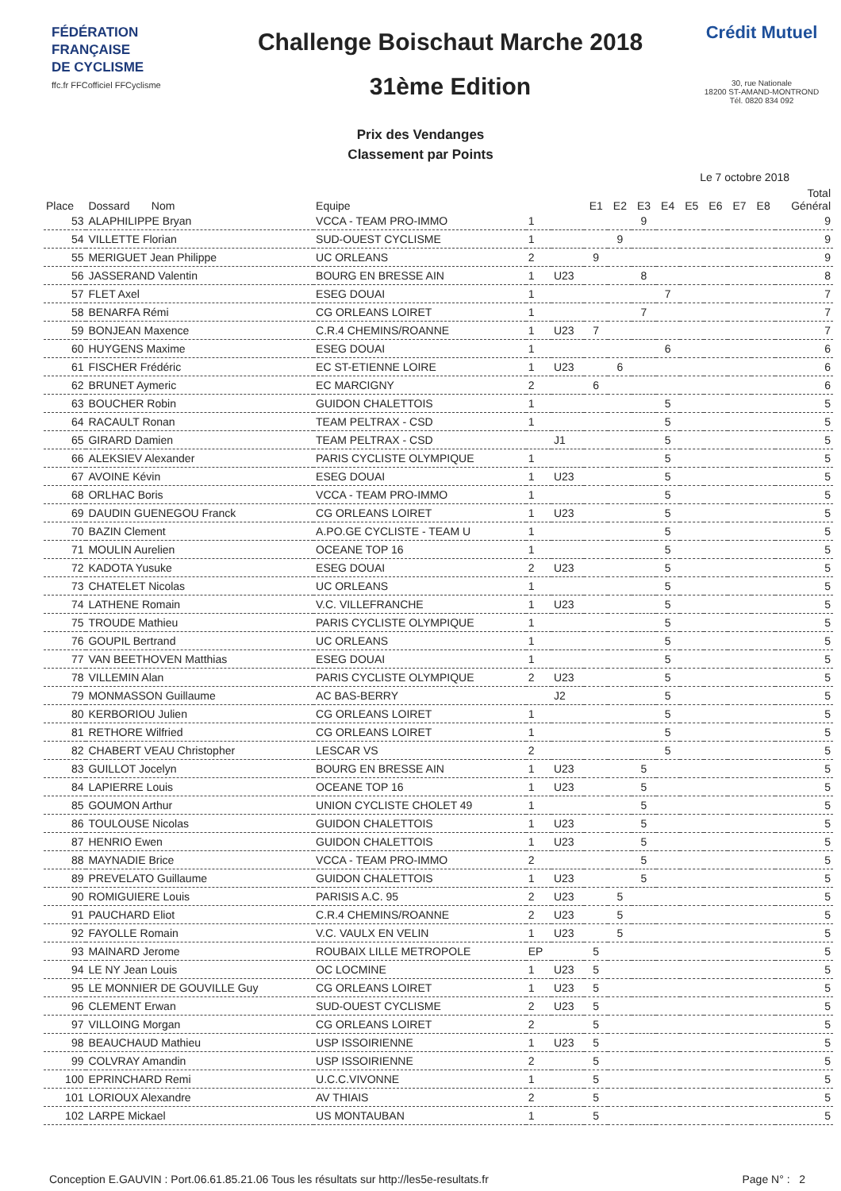FÉDÉRATION
FRANÇAISE
DE CYCLISME
ffc.fr FFCofficiel FFCyclisme
Challenge Boischaut Marche 2018
31ème Edition
Crédit Mutuel
30, rue Nationale
18200 ST-AMAND-MONTROND
Tél. 0820 834 092
Prix des Vendanges
Classement par Points
Le 7 octobre 2018
| Place | Dossard Nom | Equipe | | | E1 | E2 | E3 | E4 | E5 | E6 | E7 | E8 | Total Général |
| --- | --- | --- | --- | --- | --- | --- | --- | --- | --- | --- | --- | --- | --- |
| 53 | ALAPHILIPPE Bryan | VCCA - TEAM PRO-IMMO | 1 | | | | 9 | | | | | | 9 |
| 54 | VILLETTE Florian | SUD-OUEST CYCLISME | 1 | | | 9 | | | | | | | 9 |
| 55 | MERIGUET Jean Philippe | UC ORLEANS | 2 | | 9 | | | | | | | | 9 |
| 56 | JASSERAND Valentin | BOURG EN BRESSE AIN | 1 | U23 | | | 8 | | | | | | 8 |
| 57 | FLET Axel | ESEG DOUAI | 1 | | | | | 7 | | | | | 7 |
| 58 | BENARFA Rémi | CG ORLEANS LOIRET | 1 | | | | 7 | | | | | | 7 |
| 59 | BONJEAN Maxence | C.R.4 CHEMINS/ROANNE | 1 | U23 | 7 | | | | | | | | 7 |
| 60 | HUYGENS Maxime | ESEG DOUAI | 1 | | | | | 6 | | | | | 6 |
| 61 | FISCHER Frédéric | EC ST-ETIENNE LOIRE | 1 | U23 | | 6 | | | | | | | 6 |
| 62 | BRUNET Aymeric | EC MARCIGNY | 2 | | 6 | | | | | | | | 6 |
| 63 | BOUCHER Robin | GUIDON CHALETTOIS | 1 | | | | | 5 | | | | | 5 |
| 64 | RACAULT Ronan | TEAM PELTRAX - CSD | 1 | | | | | 5 | | | | | 5 |
| 65 | GIRARD Damien | TEAM PELTRAX - CSD | | J1 | | | | 5 | | | | | 5 |
| 66 | ALEKSIEV Alexander | PARIS CYCLISTE OLYMPIQUE | 1 | | | | | 5 | | | | | 5 |
| 67 | AVOINE Kévin | ESEG DOUAI | 1 | U23 | | | | 5 | | | | | 5 |
| 68 | ORLHAC Boris | VCCA - TEAM PRO-IMMO | 1 | | | | | 5 | | | | | 5 |
| 69 | DAUDIN GUENEGOU Franck | CG ORLEANS LOIRET | 1 | U23 | | | | 5 | | | | | 5 |
| 70 | BAZIN Clement | A.PO.GE CYCLISTE - TEAM U | 1 | | | | | 5 | | | | | 5 |
| 71 | MOULIN Aurelien | OCEANE TOP 16 | 1 | | | | | 5 | | | | | 5 |
| 72 | KADOTA Yusuke | ESEG DOUAI | 2 | U23 | | | | 5 | | | | | 5 |
| 73 | CHATELET Nicolas | UC ORLEANS | 1 | | | | | 5 | | | | | 5 |
| 74 | LATHENE Romain | V.C. VILLEFRANCHE | 1 | U23 | | | | 5 | | | | | 5 |
| 75 | TROUDE Mathieu | PARIS CYCLISTE OLYMPIQUE | 1 | | | | | 5 | | | | | 5 |
| 76 | GOUPIL Bertrand | UC ORLEANS | 1 | | | | | 5 | | | | | 5 |
| 77 | VAN BEETHOVEN Matthias | ESEG DOUAI | 1 | | | | | 5 | | | | | 5 |
| 78 | VILLEMIN Alan | PARIS CYCLISTE OLYMPIQUE | 2 | U23 | | | | 5 | | | | | 5 |
| 79 | MONMASSON Guillaume | AC BAS-BERRY | | J2 | | | | 5 | | | | | 5 |
| 80 | KERBORIOU Julien | CG ORLEANS LOIRET | 1 | | | | | 5 | | | | | 5 |
| 81 | RETHORE Wilfried | CG ORLEANS LOIRET | 1 | | | | | 5 | | | | | 5 |
| 82 | CHABERT VEAU Christopher | LESCAR VS | 2 | | | | | 5 | | | | | 5 |
| 83 | GUILLOT Jocelyn | BOURG EN BRESSE AIN | 1 | U23 | | | 5 | | | | | | 5 |
| 84 | LAPIERRE Louis | OCEANE TOP 16 | 1 | U23 | | | 5 | | | | | | 5 |
| 85 | GOUMON Arthur | UNION CYCLISTE CHOLET 49 | 1 | | | | 5 | | | | | | 5 |
| 86 | TOULOUSE Nicolas | GUIDON CHALETTOIS | 1 | U23 | | | 5 | | | | | | 5 |
| 87 | HENRIO Ewen | GUIDON CHALETTOIS | 1 | U23 | | | 5 | | | | | | 5 |
| 88 | MAYNADIE Brice | VCCA - TEAM PRO-IMMO | 2 | | | | 5 | | | | | | 5 |
| 89 | PREVELATO Guillaume | GUIDON CHALETTOIS | 1 | U23 | | | 5 | | | | | | 5 |
| 90 | ROMIGUIERE Louis | PARISIS A.C. 95 | 2 | U23 | | 5 | | | | | | | 5 |
| 91 | PAUCHARD Eliot | C.R.4 CHEMINS/ROANNE | 2 | U23 | | 5 | | | | | | | 5 |
| 92 | FAYOLLE Romain | V.C. VAULX EN VELIN | 1 | U23 | | 5 | | | | | | | 5 |
| 93 | MAINARD Jerome | ROUBAIX LILLE METROPOLE | EP | | 5 | | | | | | | | 5 |
| 94 | LE NY Jean Louis | OC LOCMINE | 1 | U23 | 5 | | | | | | | | 5 |
| 95 | LE MONNIER DE GOUVILLE Guy | CG ORLEANS LOIRET | 1 | U23 | 5 | | | | | | | | 5 |
| 96 | CLEMENT Erwan | SUD-OUEST CYCLISME | 2 | U23 | 5 | | | | | | | | 5 |
| 97 | VILLOING Morgan | CG ORLEANS LOIRET | 2 | | 5 | | | | | | | | 5 |
| 98 | BEAUCHAUD Mathieu | USP ISSOIRIENNE | 1 | U23 | 5 | | | | | | | | 5 |
| 99 | COLVRAY Amandin | USP ISSOIRIENNE | 2 | | 5 | | | | | | | | 5 |
| 100 | EPRINCHARD Remi | U.C.C.VIVONNE | 1 | | 5 | | | | | | | | 5 |
| 101 | LORIOUX Alexandre | AV THIAIS | 2 | | 5 | | | | | | | | 5 |
| 102 | LARPE Mickael | US MONTAUBAN | 1 | | 5 | | | | | | | | 5 |
Conception E.GAUVIN : Port.06.61.85.21.06 Tous les résultats sur http://les5e-resultats.fr Page N° : 2